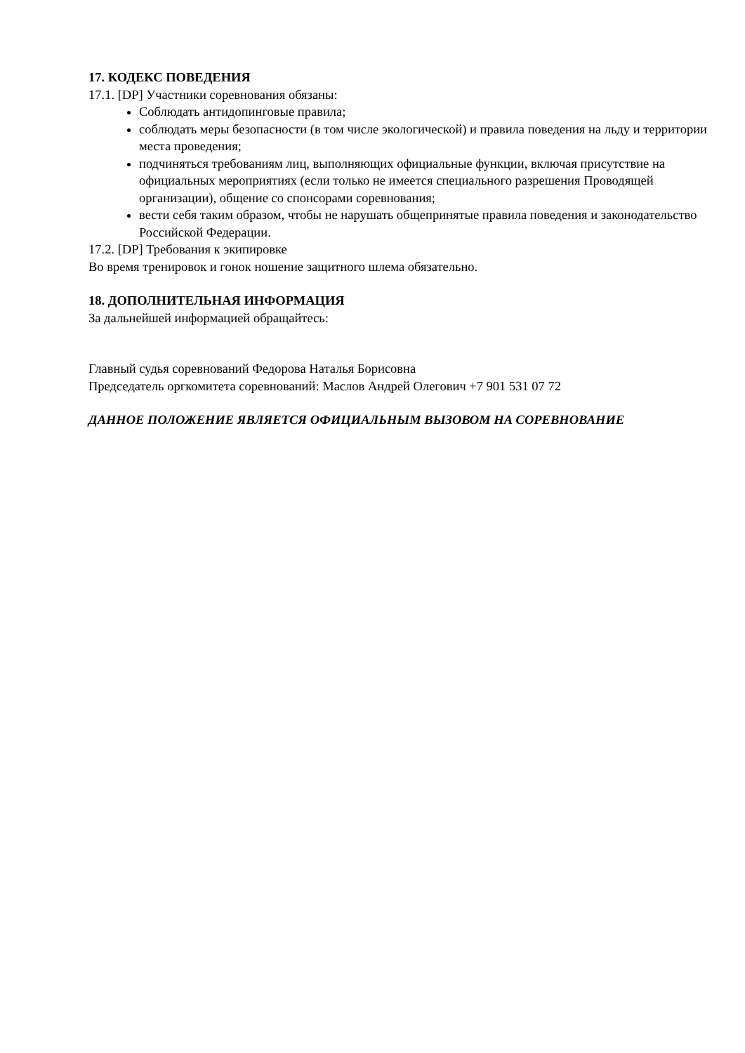17. КОДЕКС ПОВЕДЕНИЯ
17.1. [DP] Участники соревнования обязаны:
Соблюдать антидопинговые правила;
соблюдать меры безопасности (в том числе экологической) и правила поведения на льду и территории места проведения;
подчиняться требованиям лиц, выполняющих официальные функции, включая присутствие на официальных мероприятиях (если только не имеется специального разрешения Проводящей организации), общение со спонсорами соревнования;
вести себя таким образом, чтобы не нарушать общепринятые правила поведения и законодательство Российской Федерации.
17.2. [DP] Требования к экипировке
Во время тренировок и гонок ношение защитного шлема обязательно.
18. ДОПОЛНИТЕЛЬНАЯ ИНФОРМАЦИЯ
За дальнейшей информацией обращайтесь:
Главный судья соревнований Федорова Наталья Борисовна
Председатель оргкомитета соревнований: Маслов Андрей Олегович +7 901 531 07 72
ДАННОЕ ПОЛОЖЕНИЕ ЯВЛЯЕТСЯ ОФИЦИАЛЬНЫМ ВЫЗОВОМ НА СОРЕВНОВАНИЕ